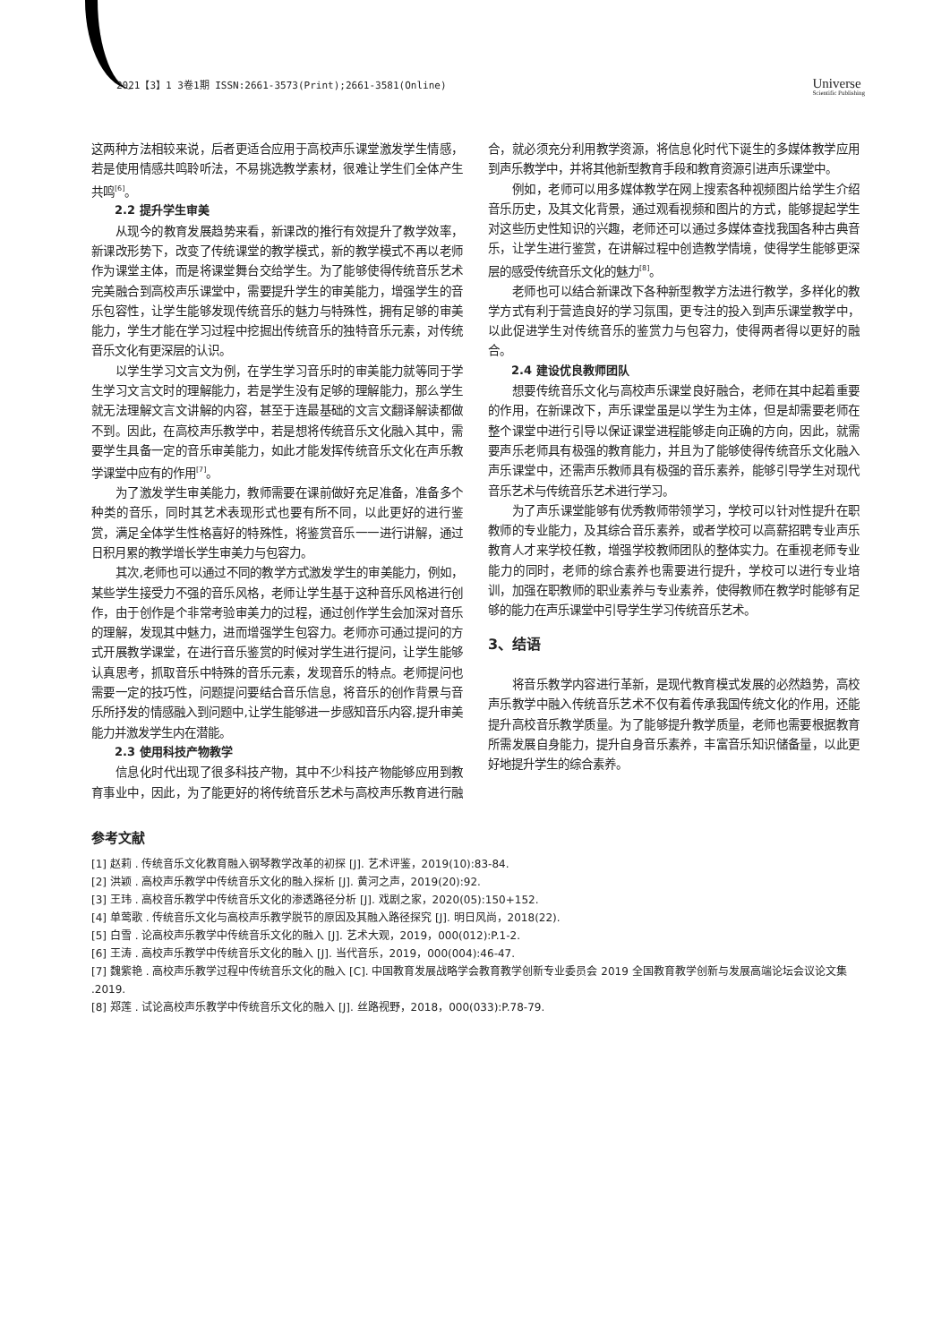2021【3】1 3卷1期 ISSN:2661-3573(Print);2661-3581(Online) Universe
Scientific Publishing
这两种方法相较来说，后者更适合应用于高校声乐课堂激发学生情感，若是使用情感共鸣聆听法，不易挑选教学素材，很难让学生们全体产生共鸣<sup>[6]</sup>。
2.2 提升学生审美
从现今的教育发展趋势来看，新课改的推行有效提升了教学效率，新课改形势下，改变了传统课堂的教学模式，新的教学模式不再以老师作为课堂主体，而是将课堂舞台交给学生。为了能够使得传统音乐艺术完美融合到高校声乐课堂中，需要提升学生的审美能力，增强学生的音乐包容性，让学生能够发现传统音乐的魅力与特殊性，拥有足够的审美能力，学生才能在学习过程中挖掘出传统音乐的独特音乐元素，对传统音乐文化有更深层的认识。
以学生学习文言文为例，在学生学习音乐时的审美能力就等同于学生学习文言文时的理解能力，若是学生没有足够的理解能力，那么学生就无法理解文言文讲解的内容，甚至于连最基础的文言文翻译解读都做不到。因此，在高校声乐教学中，若是想将传统音乐文化融入其中，需要学生具备一定的音乐审美能力，如此才能发挥传统音乐文化在声乐教学课堂中应有的作用<sup>[7]</sup>。
为了激发学生审美能力，教师需要在课前做好充足准备，准备多个种类的音乐，同时其艺术表现形式也要有所不同，以此更好的进行鉴赏，满足全体学生性格喜好的特殊性，将鉴赏音乐一一进行讲解，通过日积月累的教学增长学生审美力与包容力。
其次,老师也可以通过不同的教学方式激发学生的审美能力，例如，某些学生接受力不强的音乐风格，老师让学生基于这种音乐风格进行创作，由于创作是个非常考验审美力的过程，通过创作学生会加深对音乐的理解，发现其中魅力，进而增强学生包容力。老师亦可通过提问的方式开展教学课堂，在进行音乐鉴赏的时候对学生进行提问，让学生能够认真思考，抓取音乐中特殊的音乐元素，发现音乐的特点。老师提问也需要一定的技巧性，问题提问要结合音乐信息，将音乐的创作背景与音乐所抒发的情感融入到问题中,让学生能够进一步感知音乐内容,提升审美能力并激发学生内在潜能。
2.3 使用科技产物教学
信息化时代出现了很多科技产物，其中不少科技产物能够应用到教育事业中，因此，为了能更好的将传统音乐艺术与高校声乐教育进行融合，就必须充分利用教学资源，将信息化时代下诞生的多媒体教学应用到声乐教学中，并将其他新型教育手段和教育资源引进声乐课堂中。
例如，老师可以用多媒体教学在网上搜索各种视频图片给学生介绍音乐历史，及其文化背景，通过观看视频和图片的方式，能够提起学生对这些历史性知识的兴趣，老师还可以通过多媒体查找我国各种古典音乐，让学生进行鉴赏，在讲解过程中创造教学情境，使得学生能够更深层的感受传统音乐文化的魅力<sup>[8]</sup>。
老师也可以结合新课改下各种新型教学方法进行教学，多样化的教学方式有利于营造良好的学习氛围，更专注的投入到声乐课堂教学中，以此促进学生对传统音乐的鉴赏力与包容力，使得两者得以更好的融合。
2.4 建设优良教师团队
想要传统音乐文化与高校声乐课堂良好融合，老师在其中起着重要的作用，在新课改下，声乐课堂虽是以学生为主体，但是却需要老师在整个课堂中进行引导以保证课堂进程能够走向正确的方向，因此，就需要声乐老师具有极强的教育能力，并且为了能够使得传统音乐文化融入声乐课堂中，还需声乐教师具有极强的音乐素养，能够引导学生对现代音乐艺术与传统音乐艺术进行学习。
为了声乐课堂能够有优秀教师带领学习，学校可以针对性提升在职教师的专业能力，及其综合音乐素养，或者学校可以高薪招聘专业声乐教育人才来学校任教，增强学校教师团队的整体实力。在重视老师专业能力的同时，老师的综合素养也需要进行提升，学校可以进行专业培训，加强在职教师的职业素养与专业素养，使得教师在教学时能够有足够的能力在声乐课堂中引导学生学习传统音乐艺术。
3、结语
将音乐教学内容进行革新，是现代教育模式发展的必然趋势，高校声乐教学中融入传统音乐艺术不仅有着传承我国传统文化的作用，还能提升高校音乐教学质量。为了能够提升教学质量，老师也需要根据教育所需发展自身能力，提升自身音乐素养，丰富音乐知识储备量，以此更好地提升学生的综合素养。
参考文献
[1] 赵莉 . 传统音乐文化教育融入钢琴教学改革的初探 [J]. 艺术评鉴，2019(10):83-84.
[2] 洪颖 . 高校声乐教学中传统音乐文化的融入探析 [J]. 黄河之声，2019(20):92.
[3] 王玮 . 高校音乐教学中传统音乐文化的渗透路径分析 [J]. 戏剧之家，2020(05):150+152.
[4] 单莺歌 . 传统音乐文化与高校声乐教学脱节的原因及其融入路径探究 [J]. 明日风尚，2018(22).
[5] 白雪 . 论高校声乐教学中传统音乐文化的融入 [J]. 艺术大观，2019，000(012):P.1-2.
[6] 王涛 . 高校声乐教学中传统音乐文化的融入 [J]. 当代音乐，2019，000(004):46-47.
[7] 魏紫艳 . 高校声乐教学过程中传统音乐文化的融入 [C]. 中国教育发展战略学会教育教学创新专业委员会 2019 全国教育教学创新与发展高端论坛会议论文集 .2019.
[8] 郑莲 . 试论高校声乐教学中传统音乐文化的融入 [J]. 丝路视野，2018，000(033):P.78-79.